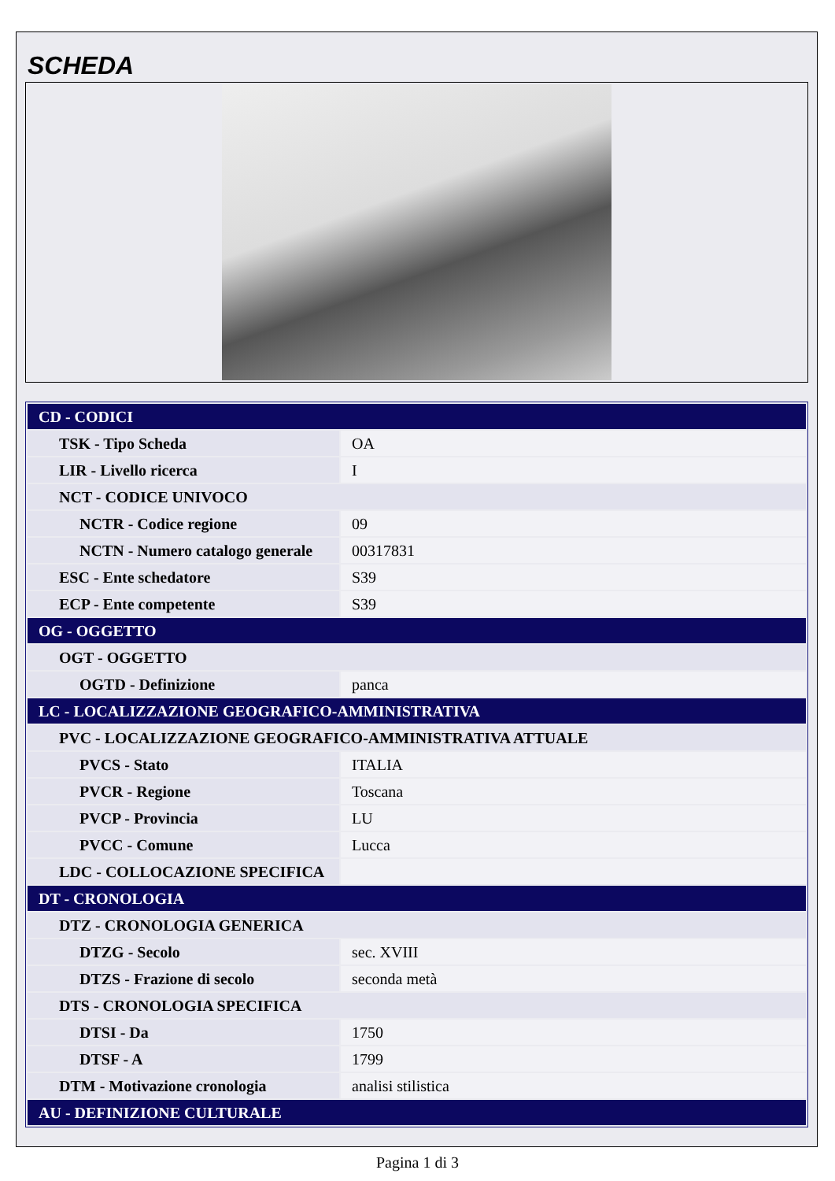SCHEDA
| CD - CODICI | |
| TSK - Tipo Scheda | OA |
| LIR - Livello ricerca | I |
| NCT - CODICE UNIVOCO | |
| NCTR - Codice regione | 09 |
| NCTN - Numero catalogo generale | 00317831 |
| ESC - Ente schedatore | S39 |
| ECP - Ente competente | S39 |
| OG - OGGETTO | |
| OGT - OGGETTO | |
| OGTD - Definizione | panca |
| LC - LOCALIZZAZIONE GEOGRAFICO-AMMINISTRATIVA | |
| PVC - LOCALIZZAZIONE GEOGRAFICO-AMMINISTRATIVA ATTUALE | |
| PVCS - Stato | ITALIA |
| PVCR - Regione | Toscana |
| PVCP - Provincia | LU |
| PVCC - Comune | Lucca |
| LDC - COLLOCAZIONE SPECIFICA | |
| DT - CRONOLOGIA | |
| DTZ - CRONOLOGIA GENERICA | |
| DTZG - Secolo | sec. XVIII |
| DTZS - Frazione di secolo | seconda metà |
| DTS - CRONOLOGIA SPECIFICA | |
| DTSI - Da | 1750 |
| DTSF - A | 1799 |
| DTM - Motivazione cronologia | analisi stilistica |
| AU - DEFINIZIONE CULTURALE | |
Pagina 1 di 3